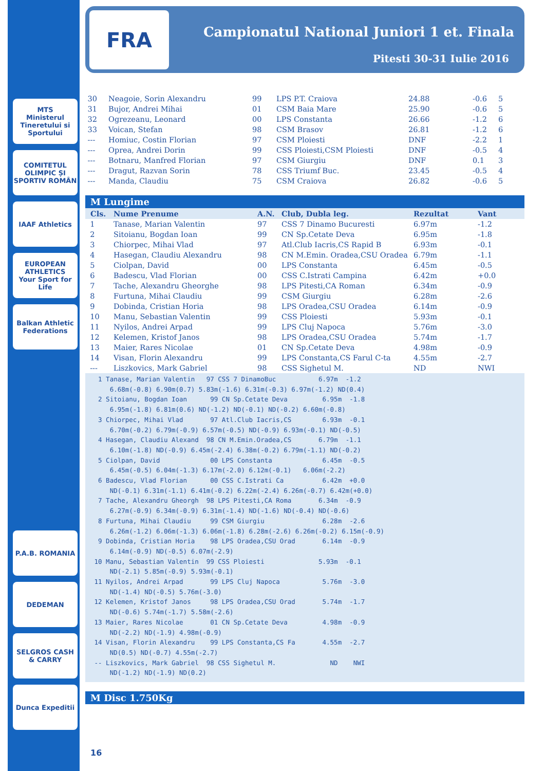MTS
Ministerul Tineretului si Sportului
COMITETUL OLIMPIC ȘI SPORTIV ROMÂN
IAAF Athletics
EUROPEAN ATHLETICS
Your Sport for Life
Balkan Athletic Federations
P.A.B. ROMANIA
DEDEMAN
SELGROS CASH & CARRY
Dunca Expeditii
FRA
Campionatul National Juniori 1 et. Finala
Pitesti 30-31 Iulie 2016
| 30 | Neagoie, Sorin Alexandru | 99 | LPS P.T. Craiova | 24.88 | -0.6 | 5 |
| 31 | Bujor, Andrei Mihai | 01 | CSM Baia Mare | 25.90 | -0.6 | 5 |
| 32 | Ogrezeanu, Leonard | 00 | LPS Constanta | 26.66 | -1.2 | 6 |
| 33 | Voican, Stefan | 98 | CSM Brasov | 26.81 | -1.2 | 6 |
| --- | Homiuc, Costin Florian | 97 | CSM Ploiesti | DNF | -2.2 | 1 |
| --- | Oprea, Andrei Dorin | 99 | CSS Ploiesti,CSM Ploiesti | DNF | -0.5 | 4 |
| --- | Botnaru, Manfred Florian | 97 | CSM Giurgiu | DNF | 0.1 | 3 |
| --- | Dragut, Razvan Sorin | 78 | CSS Triumf Buc. | 23.45 | -0.5 | 4 |
| --- | Manda, Claudiu | 75 | CSM Craiova | 26.82 | -0.6 | 5 |
M Lungime
| Cls. | Nume Prenume | A.N. | Club, Dubla leg. | Rezultat | Vant |
| --- | --- | --- | --- | --- | --- |
| 1 | Tanase, Marian Valentin | 97 | CSS 7 Dinamo Bucuresti | 6.97m | -1.2 |
| 2 | Sitoianu, Bogdan Ioan | 99 | CN Sp.Cetate Deva | 6.95m | -1.8 |
| 3 | Chiorpec, Mihai Vlad | 97 | Atl.Club Iacris,CS Rapid B | 6.93m | -0.1 |
| 4 | Hasegan, Claudiu Alexandru | 98 | CN M.Emin. Oradea,CSU Oradea | 6.79m | -1.1 |
| 5 | Ciolpan, David | 00 | LPS Constanta | 6.45m | -0.5 |
| 6 | Badescu, Vlad Florian | 00 | CSS C.Istrati Campina | 6.42m | +0.0 |
| 7 | Tache, Alexandru Gheorghe | 98 | LPS Pitesti,CA Roman | 6.34m | -0.9 |
| 8 | Furtuna, Mihai Claudiu | 99 | CSM Giurgiu | 6.28m | -2.6 |
| 9 | Dobinda, Cristian Horia | 98 | LPS Oradea,CSU Oradea | 6.14m | -0.9 |
| 10 | Manu, Sebastian Valentin | 99 | CSS Ploiesti | 5.93m | -0.1 |
| 11 | Nyilos, Andrei Arpad | 99 | LPS Cluj Napoca | 5.76m | -3.0 |
| 12 | Kelemen, Kristof Janos | 98 | LPS Oradea,CSU Oradea | 5.74m | -1.7 |
| 13 | Maier, Rares Nicolae | 01 | CN Sp.Cetate Deva | 4.98m | -0.9 |
| 14 | Visan, Florin Alexandru | 99 | LPS Constanta,CS Farul C-ta | 4.55m | -2.7 |
| --- | Liszkovics, Mark Gabriel | 98 | CSS Sighetul M. | ND | NWI |
  1 Tanase, Marian Valentin   97 CSS 7 DinamoBuc           6.97m  -1.2
     6.68m(-0.8) 6.90m(0.7) 5.83m(-1.6) 6.31m(-0.3) 6.97m(-1.2) ND(0.4)
  2 Sitoianu, Bogdan Ioan      99 CN Sp.Cetate Deva         6.95m  -1.8
     6.95m(-1.8) 6.81m(0.6) ND(-1.2) ND(-0.1) ND(-0.2) 6.60m(-0.8)
  3 Chiorpec, Mihai Vlad       97 Atl.Club Iacris,CS        6.93m  -0.1
     6.70m(-0.2) 6.79m(-0.9) 6.57m(-0.5) ND(-0.9) 6.93m(-0.1) ND(-0.5)
  4 Hasegan, Claudiu Alexand  98 CN M.Emin.Oradea,CS       6.79m  -1.1
     6.10m(-1.8) ND(-0.9) 6.45m(-2.4) 6.38m(-0.2) 6.79m(-1.1) ND(-0.2)
  5 Ciolpan, David             00 LPS Constanta             6.45m  -0.5
     6.45m(-0.5) 6.04m(-1.3) 6.17m(-2.0) 6.12m(-0.1)   6.06m(-2.2)
  6 Badescu, Vlad Florian      00 CSS C.Istrati Ca          6.42m  +0.0
     ND(-0.1) 6.31m(-1.1) 6.41m(-0.2) 6.22m(-2.4) 6.26m(-0.7) 6.42m(+0.0)
  7 Tache, Alexandru Gheorgh  98 LPS Pitesti,CA Roma       6.34m  -0.9
     6.27m(-0.9) 6.34m(-0.9) 6.31m(-1.4) ND(-1.6) ND(-0.4) ND(-0.6)
  8 Furtuna, Mihai Claudiu     99 CSM Giurgiu               6.28m  -2.6
     6.26m(-1.2) 6.06m(-1.3) 6.06m(-1.8) 6.28m(-2.6) 6.26m(-0.2) 6.15m(-0.9)
  9 Dobinda, Cristian Horia    98 LPS Oradea,CSU Orad       6.14m  -0.9
     6.14m(-0.9) ND(-0.5) 6.07m(-2.9)
 10 Manu, Sebastian Valentin  99 CSS Ploiesti              5.93m  -0.1
     ND(-2.1) 5.85m(-0.9) 5.93m(-0.1)
 11 Nyilos, Andrei Arpad       99 LPS Cluj Napoca           5.76m  -3.0
     ND(-1.4) ND(-0.5) 5.76m(-3.0)
 12 Kelemen, Kristof Janos     98 LPS Oradea,CSU Orad       5.74m  -1.7
     ND(-0.6) 5.74m(-1.7) 5.58m(-2.6)
 13 Maier, Rares Nicolae       01 CN Sp.Cetate Deva         4.98m  -0.9
     ND(-2.2) ND(-1.9) 4.98m(-0.9)
 14 Visan, Florin Alexandru    99 LPS Constanta,CS Fa       4.55m  -2.7
     ND(0.5) ND(-0.7) 4.55m(-2.7)
 -- Liszkovics, Mark Gabriel  98 CSS Sighetul M.              ND    NWI
     ND(-1.2) ND(-1.9) ND(0.2)
M Disc 1.750Kg
16